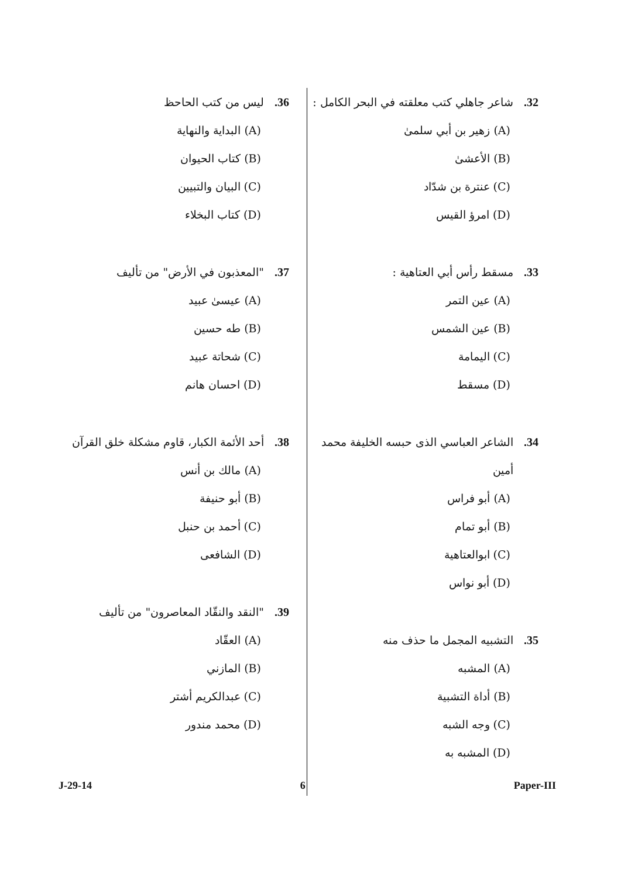32. شاعر جاهلي كتب معلقته في البحر الكامل :
(A) زهير بن أبي سلمىٰ
(B) الأعشىٰ
(C) عنترة بن شدّاد
(D) امرؤ القيس
33. مسقط رأس أبي العتاهية :
(A) عين التمر
(B) عين الشمس
(C) اليمامة
(D) مسقط
34. الشاعر العباسي الذى حبسه الخليفة محمد أمين
(A) أبو فراس
(B) أبو تمام
(C) ابوالعتاهية
(D) أبو نواس
35. التشبيه المجمل ما حذف منه
(A) المشبه
(B) أداة التشبية
(C) وجه الشبه
(D) المشبه به
36. ليس من كتب الحاحظ
(A) البداية والنهاية
(B) كتاب الحيوان
(C) البيان والتبيين
(D) كتاب البخلاء
37. "المعذبون في الأرض" من تأليف
(A) عيسىٰ عبيد
(B) طه حسين
(C) شحاتة عبيد
(D) احسان هانم
38. أحد الأئمة الكبار، قاوم مشكلة خلق القرآن
(A) مالك بن أنس
(B) أبو حنيفة
(C) أحمد بن حنبل
(D) الشافعى
39. "النقد والنقّاد المعاصرون" من تأليف
(A) العقّاد
(B) المازني
(C) عبدالكريم أشتر
(D) محمد مندور
J-29-14 6 Paper-III